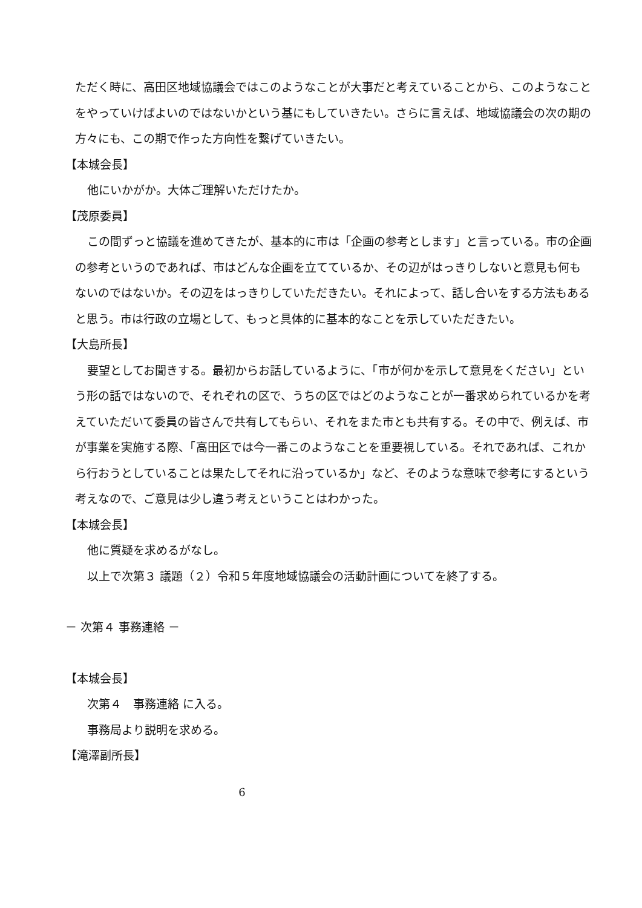ただく時に、高田区地域協議会ではこのようなことが大事だと考えていることから、このようなことをやっていけばよいのではないかという基にもしていきたい。さらに言えば、地域協議会の次の期の方々にも、この期で作った方向性を繋げていきたい。
【本城会長】
他にいかがか。大体ご理解いただけたか。
【茂原委員】
この間ずっと協議を進めてきたが、基本的に市は「企画の参考とします」と言っている。市の企画の参考というのであれば、市はどんな企画を立てているか、その辺がはっきりしないと意見も何もないのではないか。その辺をはっきりしていただきたい。それによって、話し合いをする方法もあると思う。市は行政の立場として、もっと具体的に基本的なことを示していただきたい。
【大島所長】
要望としてお聞きする。最初からお話しているように、「市が何かを示して意見をください」という形の話ではないので、それぞれの区で、うちの区ではどのようなことが一番求められているかを考えていただいて委員の皆さんで共有してもらい、それをまた市とも共有する。その中で、例えば、市が事業を実施する際、「高田区では今一番このようなことを重要視している。それであれば、これから行おうとしていることは果たしてそれに沿っているか」など、そのような意味で参考にするという考えなので、ご意見は少し違う考えということはわかった。
【本城会長】
他に質疑を求めるがなし。
以上で次第３ 議題（２）令和５年度地域協議会の活動計画についてを終了する。
－ 次第４ 事務連絡 －
【本城会長】
次第４　事務連絡 に入る。
事務局より説明を求める。
【滝澤副所長】
6